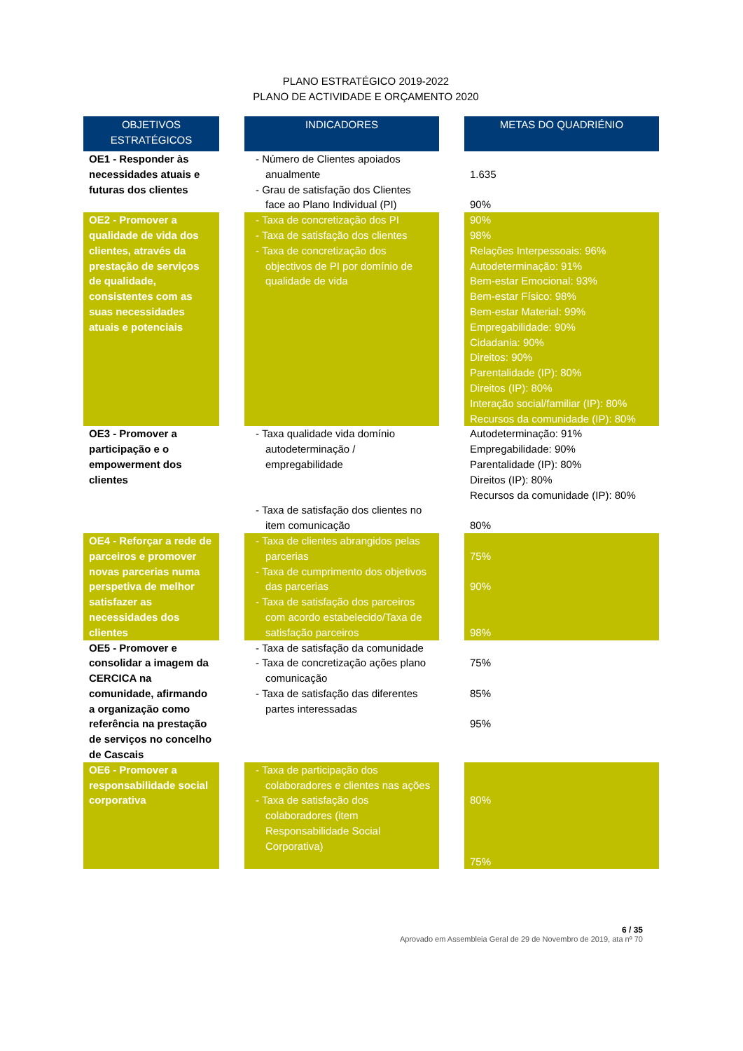PLANO ESTRATÉGICO 2019-2022
PLANO DE ACTIVIDADE E ORÇAMENTO 2020
| OBJETIVOS ESTRATÉGICOS | | INDICADORES | | METAS DO QUADRIÉNIO |
| --- | --- | --- | --- | --- |
| OE1 - Responder às necessidades atuais e futuras dos clientes | | - Número de Clientes apoiados anualmente - Grau de satisfação dos Clientes face ao Plano Individual (PI) | | 1.635 90% |
| OE2 - Promover a qualidade de vida dos clientes, através da prestação de serviços de qualidade, consistentes com as suas necessidades atuais e potenciais | | - Taxa de concretização dos PI - Taxa de satisfação dos clientes - Taxa de concretização dos objectivos de PI por domínio de qualidade de vida | | 90% 98% Relações Interpessoais: 96% Autodeterminação: 91% Bem-estar Emocional: 93% Bem-estar Físico: 98% Bem-estar Material: 99% Empregabilidade: 90% Cidadania: 90% Direitos: 90% Parentalidade (IP): 80% Direitos (IP): 80% Interação social/familiar (IP): 80% Recursos da comunidade (IP): 80% |
| OE3 - Promover a participação e o empowerment dos clientes | | - Taxa qualidade vida domínio autodeterminação / empregabilidade - Taxa de satisfação dos clientes no item comunicação | | Autodeterminação: 91% Empregabilidade: 90% Parentalidade (IP): 80% Direitos (IP): 80% Recursos da comunidade (IP): 80% 80% |
| OE4 - Reforçar a rede de parceiros e promover novas parcerias numa perspetiva de melhor satisfazer as necessidades dos clientes | | - Taxa de clientes abrangidos pelas parcerias - Taxa de cumprimento dos objetivos das parcerias - Taxa de satisfação dos parceiros com acordo estabelecido/Taxa de satisfação parceiros | | 75% 90% 98% |
| OE5 - Promover e consolidar a imagem da CERCICA na comunidade, afirmando a organização como referência na prestação de serviços no concelho de Cascais | | - Taxa de satisfação da comunidade - Taxa de concretização ações plano comunicação - Taxa de satisfação das diferentes partes interessadas | | 75% 85% 95% |
| OE6 - Promover a responsabilidade social corporativa | | - Taxa de participação dos colaboradores e clientes nas ações - Taxa de satisfação dos colaboradores (item Responsabilidade Social Corporativa) | | 80% 75% |
6 / 35
Aprovado em Assembleia Geral de 29 de Novembro de 2019, ata nº 70